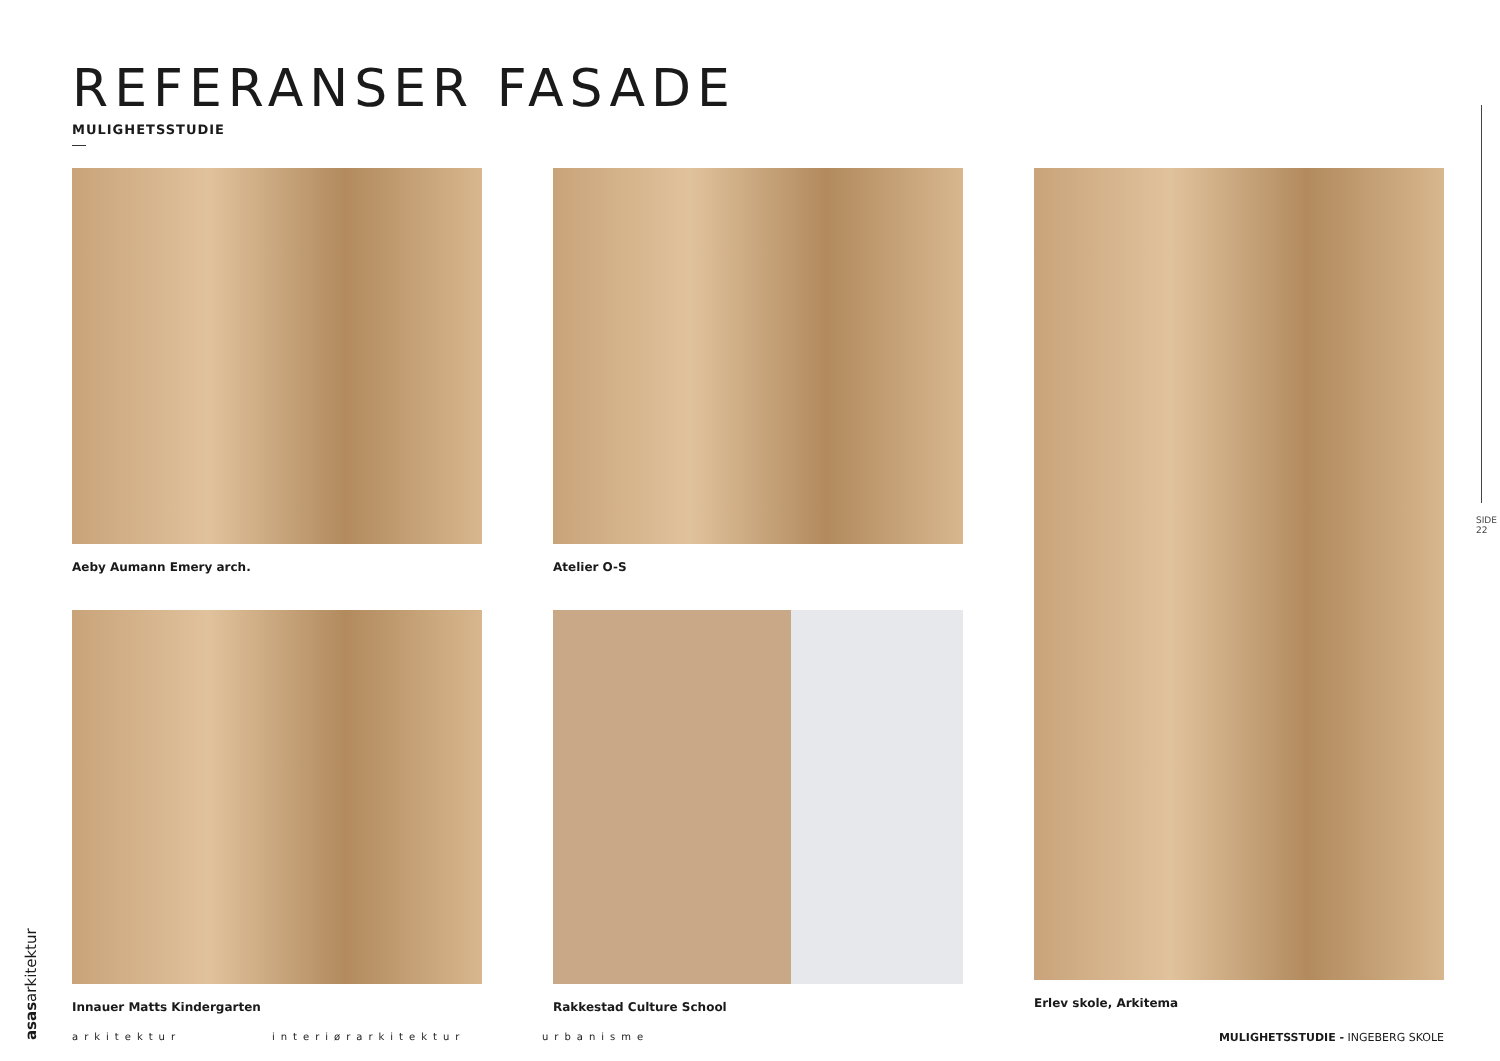REFERANSER FASADE
MULIGHETSSTUDIE
Aeby Aumann Emery arch.
Innauer Matts Kindergarten
Atelier O-S
Rakkestad Culture School
Erlev skole, Arkitema
SIDE
22
asasarkitektur
arkitektur interiørarkitektur urbanisme MULIGHETSSTUDIE - INGEBERG SKOLE